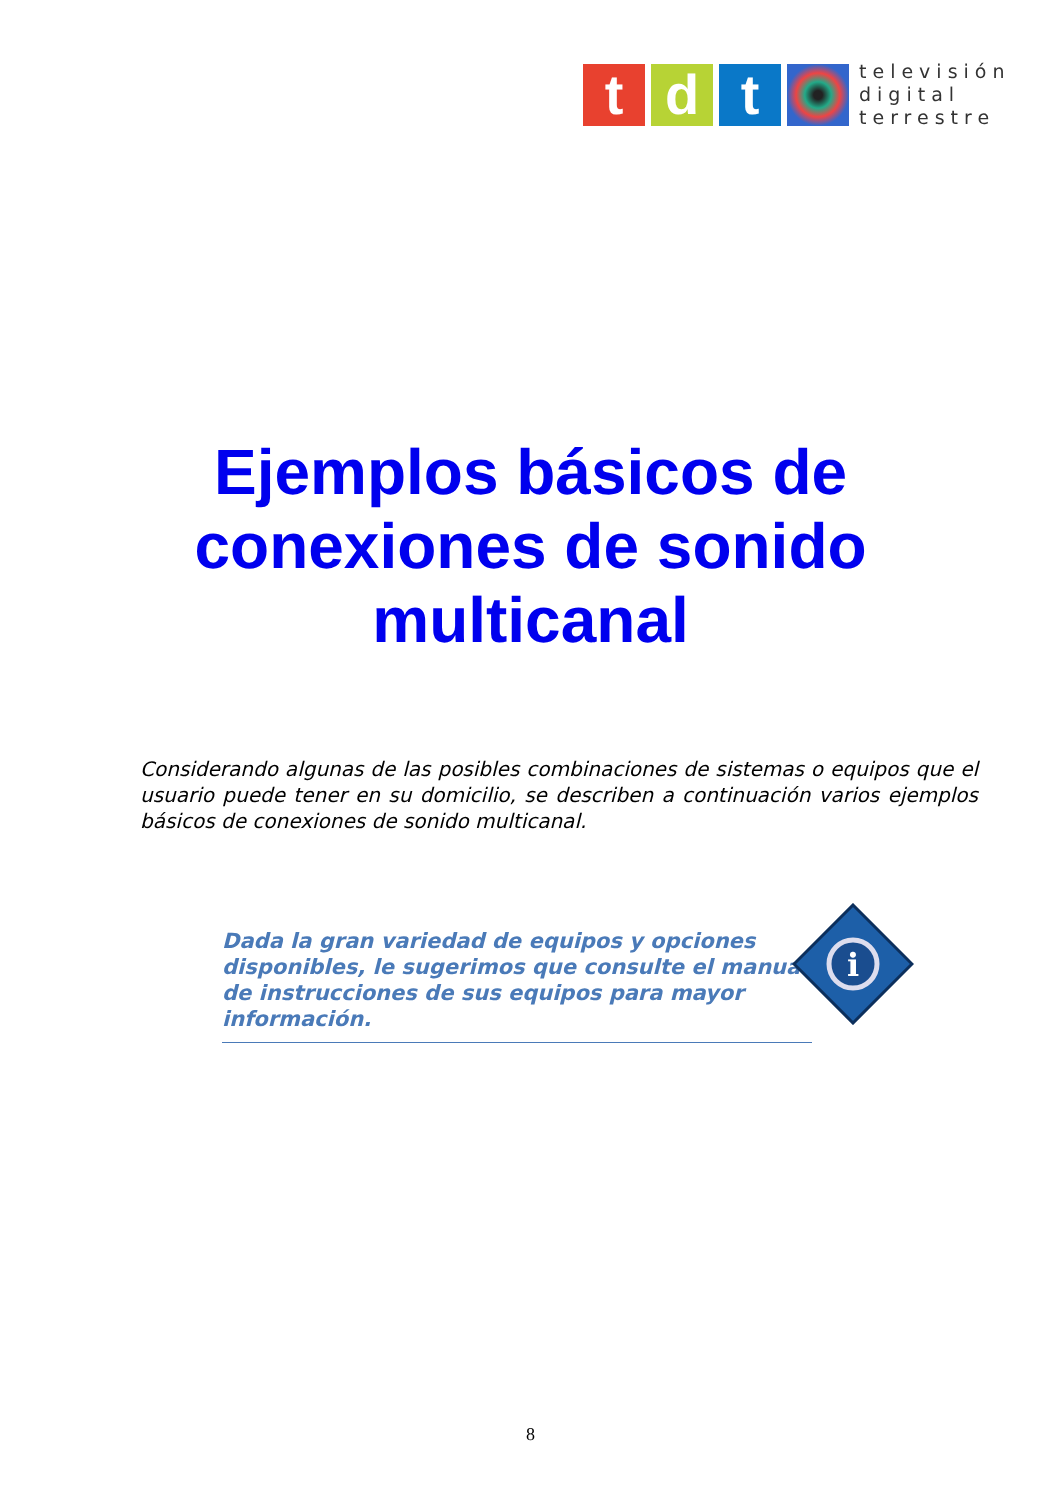t d t
televisión
digital
terrestre
Ejemplos básicos de
conexiones de sonido
multicanal
Considerando algunas de las posibles combinaciones de sistemas o equipos que el usuario puede tener en su domicilio, se describen a continuación varios ejemplos básicos de conexiones de sonido multicanal.
Dada la gran variedad de equipos y opciones disponibles, le sugerimos que consulte el manual de instrucciones de sus equipos para mayor información.
i
8